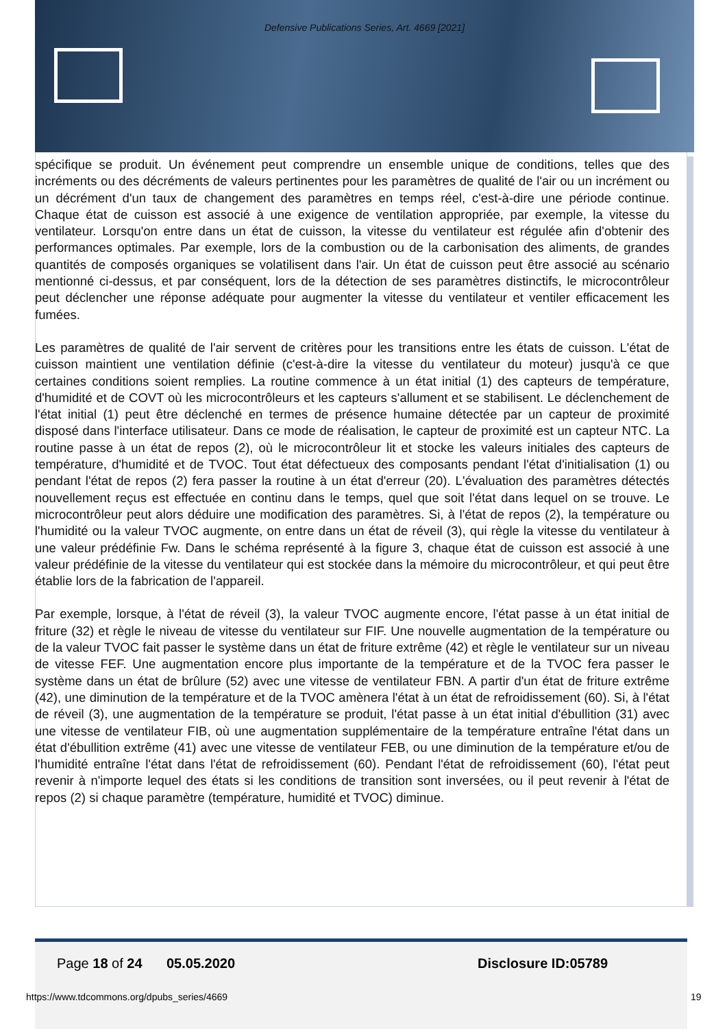Defensive Publications Series, Art. 4669 [2021]
spécifique se produit. Un événement peut comprendre un ensemble unique de conditions, telles que des incréments ou des décréments de valeurs pertinentes pour les paramètres de qualité de l'air ou un incrément ou un décrément d'un taux de changement des paramètres en temps réel, c'est-à-dire une période continue. Chaque état de cuisson est associé à une exigence de ventilation appropriée, par exemple, la vitesse du ventilateur. Lorsqu'on entre dans un état de cuisson, la vitesse du ventilateur est régulée afin d'obtenir des performances optimales. Par exemple, lors de la combustion ou de la carbonisation des aliments, de grandes quantités de composés organiques se volatilisent dans l'air. Un état de cuisson peut être associé au scénario mentionné ci-dessus, et par conséquent, lors de la détection de ses paramètres distinctifs, le microcontrôleur peut déclencher une réponse adéquate pour augmenter la vitesse du ventilateur et ventiler efficacement les fumées.
Les paramètres de qualité de l'air servent de critères pour les transitions entre les états de cuisson. L'état de cuisson maintient une ventilation définie (c'est-à-dire la vitesse du ventilateur du moteur) jusqu'à ce que certaines conditions soient remplies. La routine commence à un état initial (1) des capteurs de température, d'humidité et de COVT où les microcontrôleurs et les capteurs s'allument et se stabilisent. Le déclenchement de l'état initial (1) peut être déclenché en termes de présence humaine détectée par un capteur de proximité disposé dans l'interface utilisateur. Dans ce mode de réalisation, le capteur de proximité est un capteur NTC. La routine passe à un état de repos (2), où le microcontrôleur lit et stocke les valeurs initiales des capteurs de température, d'humidité et de TVOC. Tout état défectueux des composants pendant l'état d'initialisation (1) ou pendant l'état de repos (2) fera passer la routine à un état d'erreur (20). L'évaluation des paramètres détectés nouvellement reçus est effectuée en continu dans le temps, quel que soit l'état dans lequel on se trouve. Le microcontrôleur peut alors déduire une modification des paramètres. Si, à l'état de repos (2), la température ou l'humidité ou la valeur TVOC augmente, on entre dans un état de réveil (3), qui règle la vitesse du ventilateur à une valeur prédéfinie Fw. Dans le schéma représenté à la figure 3, chaque état de cuisson est associé à une valeur prédéfinie de la vitesse du ventilateur qui est stockée dans la mémoire du microcontrôleur, et qui peut être établie lors de la fabrication de l'appareil.
Par exemple, lorsque, à l'état de réveil (3), la valeur TVOC augmente encore, l'état passe à un état initial de friture (32) et règle le niveau de vitesse du ventilateur sur FIF. Une nouvelle augmentation de la température ou de la valeur TVOC fait passer le système dans un état de friture extrême (42) et règle le ventilateur sur un niveau de vitesse FEF. Une augmentation encore plus importante de la température et de la TVOC fera passer le système dans un état de brûlure (52) avec une vitesse de ventilateur FBN. A partir d'un état de friture extrême (42), une diminution de la température et de la TVOC amènera l'état à un état de refroidissement (60). Si, à l'état de réveil (3), une augmentation de la température se produit, l'état passe à un état initial d'ébullition (31) avec une vitesse de ventilateur FIB, où une augmentation supplémentaire de la température entraîne l'état dans un état d'ébullition extrême (41) avec une vitesse de ventilateur FEB, ou une diminution de la température et/ou de l'humidité entraîne l'état dans l'état de refroidissement (60). Pendant l'état de refroidissement (60), l'état peut revenir à n'importe lequel des états si les conditions de transition sont inversées, ou il peut revenir à l'état de repos (2) si chaque paramètre (température, humidité et TVOC) diminue.
Page 18 of 24 05.05.2020 Disclosure ID:05789
https://www.tdcommons.org/dpubs_series/4669
19